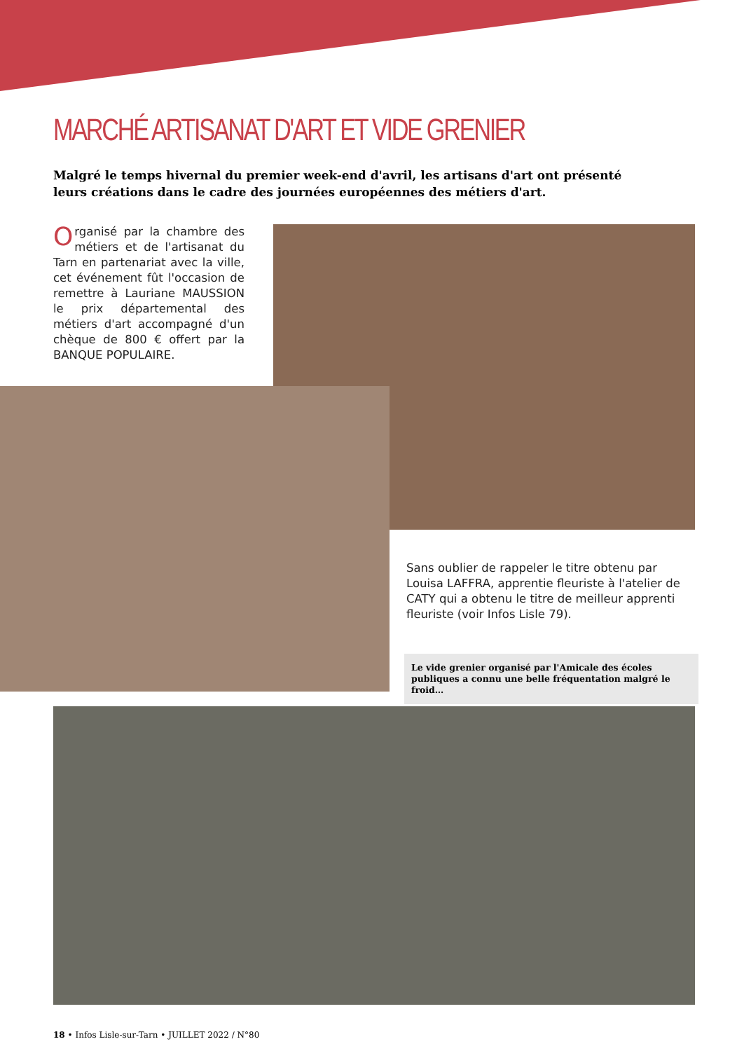MARCHÉ ARTISANAT D'ART ET VIDE GRENIER
Malgré le temps hivernal du premier week-end d'avril, les artisans d'art ont présenté leurs créations dans le cadre des journées européennes des métiers d'art.
Organisé par la chambre des métiers et de l'artisanat du Tarn en partenariat avec la ville, cet événement fût l'occasion de remettre à Lauriane MAUSSION le prix départemental des métiers d'art accompagné d'un chèque de 800 € offert par la BANQUE POPULAIRE.
Sans oublier de rappeler le titre obtenu par Louisa LAFFRA, apprentie fleuriste à l'atelier de CATY qui a obtenu le titre de meilleur apprenti fleuriste (voir Infos Lisle 79).
Le vide grenier organisé par l'Amicale des écoles publiques a connu une belle fréquentation malgré le froid…
18 • Infos Lisle-sur-Tarn • JUILLET 2022 / N°80